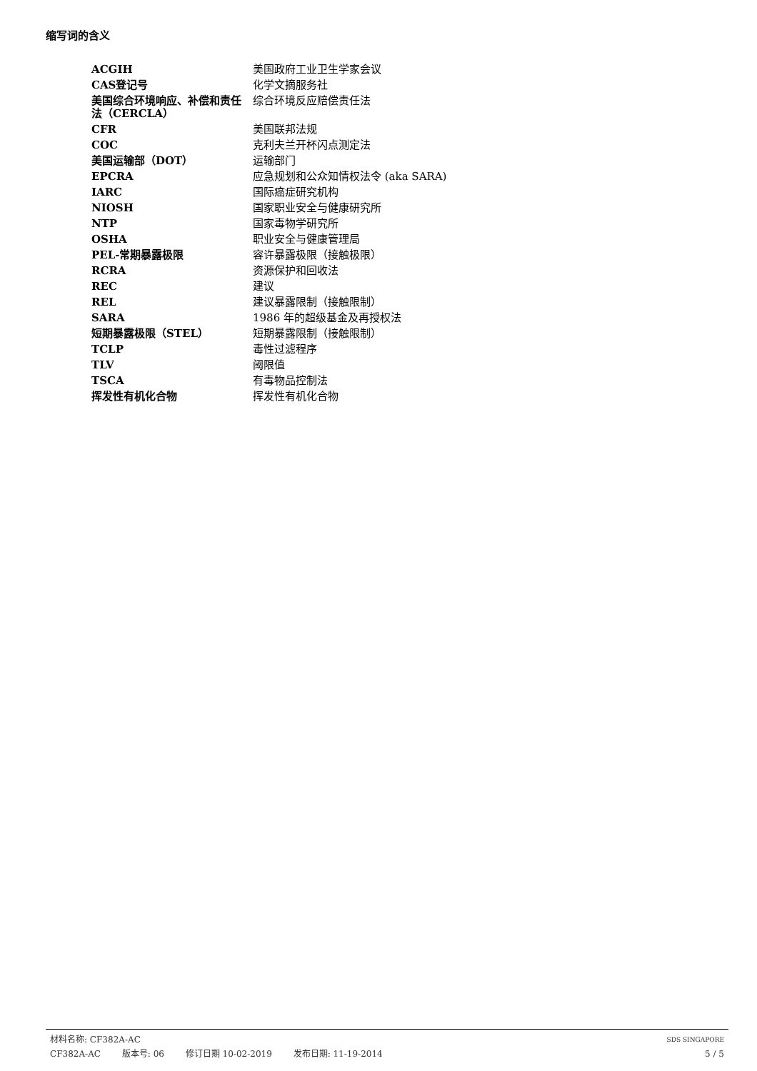缩写词的含义
| ACGIH | 美国政府工业卫生学家会议 |
| CAS登记号 | 化学文摘服务社 |
| 美国综合环境响应、补偿和责任法（CERCLA） | 综合环境反应赔偿责任法 |
| CFR | 美国联邦法规 |
| COC | 克利夫兰开杯闪点测定法 |
| 美国运输部（DOT） | 运输部门 |
| EPCRA | 应急规划和公众知情权法令 (aka SARA) |
| IARC | 国际癌症研究机构 |
| NIOSH | 国家职业安全与健康研究所 |
| NTP | 国家毒物学研究所 |
| OSHA | 职业安全与健康管理局 |
| PEL-常期暴露极限 | 容许暴露极限（接触极限） |
| RCRA | 资源保护和回收法 |
| REC | 建议 |
| REL | 建议暴露限制（接触限制） |
| SARA | 1986 年的超级基金及再授权法 |
| 短期暴露极限（STEL） | 短期暴露限制（接触限制） |
| TCLP | 毒性过滤程序 |
| TLV | 阈限值 |
| TSCA | 有毒物品控制法 |
| 挥发性有机化合物 | 挥发性有机化合物 |
材料名称: CF382A-AC
SDS SINGAPORE
CF382A-AC 版本号: 06 修订日期 10-02-2019 发布日期: 11-19-2014
5 / 5